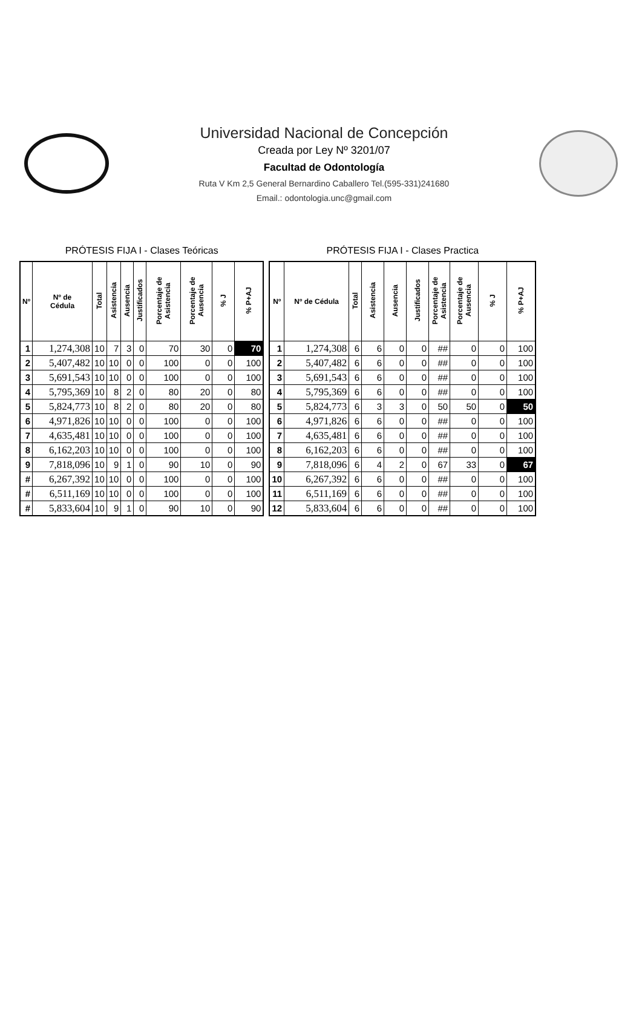Universidad Nacional de Concepción
Creada por Ley Nº 3201/07
Facultad de Odontología
Ruta V Km 2,5 General Bernardino Caballero Tel.(595-331)241680
Email.: odontologia.unc@gmail.com
PRÓTESIS FIJA I - Clases Teóricas
| Nº | Nº de Cédula | Total | Asistencia | Ausencia | Justificados | Porcentaje de Asistencia | Porcentaje de Ausencia | % J | % P+AJ |
| --- | --- | --- | --- | --- | --- | --- | --- | --- | --- |
| 1 | 1,274,308 | 10 | 7 | 3 | 0 | 70 | 30 | 0 | 70 |
| 2 | 5,407,482 | 10 | 10 | 0 | 0 | 100 | 0 | 0 | 100 |
| 3 | 5,691,543 | 10 | 10 | 0 | 0 | 100 | 0 | 0 | 100 |
| 4 | 5,795,369 | 10 | 8 | 2 | 0 | 80 | 20 | 0 | 80 |
| 5 | 5,824,773 | 10 | 8 | 2 | 0 | 80 | 20 | 0 | 80 |
| 6 | 4,971,826 | 10 | 10 | 0 | 0 | 100 | 0 | 0 | 100 |
| 7 | 4,635,481 | 10 | 10 | 0 | 0 | 100 | 0 | 0 | 100 |
| 8 | 6,162,203 | 10 | 10 | 0 | 0 | 100 | 0 | 0 | 100 |
| 9 | 7,818,096 | 10 | 9 | 1 | 0 | 90 | 10 | 0 | 90 |
| # | 6,267,392 | 10 | 10 | 0 | 0 | 100 | 0 | 0 | 100 |
| # | 6,511,169 | 10 | 10 | 0 | 0 | 100 | 0 | 0 | 100 |
| # | 5,833,604 | 10 | 9 | 1 | 0 | 90 | 10 | 0 | 90 |
PRÓTESIS FIJA I - Clases Practica
| Nº | Nº de Cédula | Total | Asistencia | Ausencia | Justificados | Porcentaje de Asistencia | Porcentaje de Ausencia | % J | % P+AJ |
| --- | --- | --- | --- | --- | --- | --- | --- | --- | --- |
| 1 | 1,274,308 | 6 | 6 | 0 | 0 | ## | 0 | 0 | 100 |
| 2 | 5,407,482 | 6 | 6 | 0 | 0 | ## | 0 | 0 | 100 |
| 3 | 5,691,543 | 6 | 6 | 0 | 0 | ## | 0 | 0 | 100 |
| 4 | 5,795,369 | 6 | 6 | 0 | 0 | ## | 0 | 0 | 100 |
| 5 | 5,824,773 | 6 | 3 | 3 | 0 | 50 | 50 | 0 | 50 |
| 6 | 4,971,826 | 6 | 6 | 0 | 0 | ## | 0 | 0 | 100 |
| 7 | 4,635,481 | 6 | 6 | 0 | 0 | ## | 0 | 0 | 100 |
| 8 | 6,162,203 | 6 | 6 | 0 | 0 | ## | 0 | 0 | 100 |
| 9 | 7,818,096 | 6 | 4 | 2 | 0 | 67 | 33 | 0 | 67 |
| 10 | 6,267,392 | 6 | 6 | 0 | 0 | ## | 0 | 0 | 100 |
| 11 | 6,511,169 | 6 | 6 | 0 | 0 | ## | 0 | 0 | 100 |
| 12 | 5,833,604 | 6 | 6 | 0 | 0 | ## | 0 | 0 | 100 |